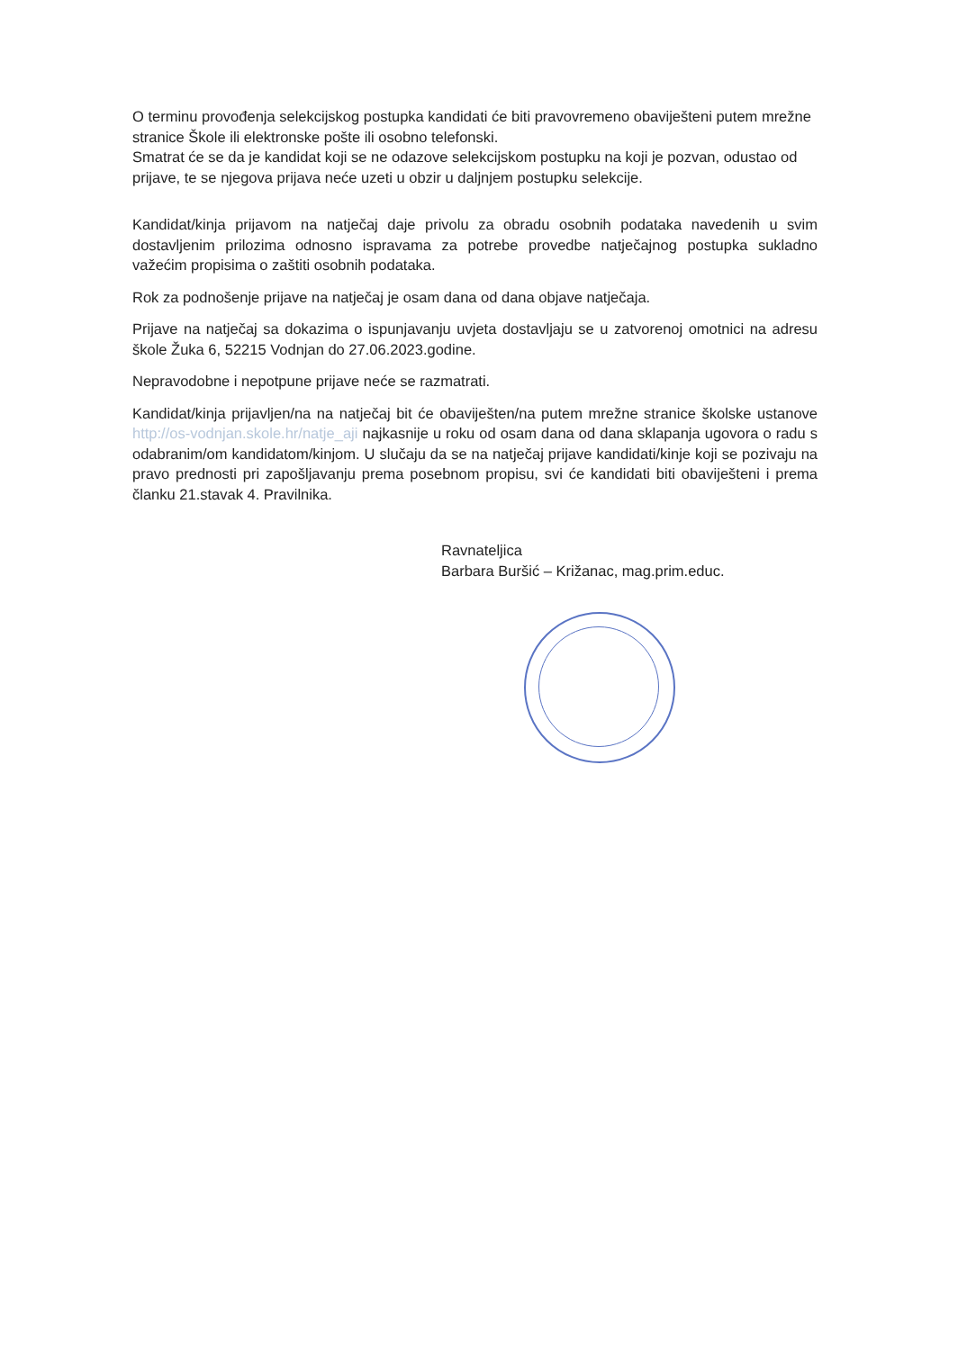O terminu provođenja selekcijskog postupka kandidati će biti pravovremeno obaviješteni putem mrežne stranice Škole ili elektronske pošte ili osobno telefonski.
Smatrat će se da je kandidat koji se ne odazove selekcijskom postupku na koji je pozvan, odustao od prijave, te se njegova prijava neće uzeti u obzir u daljnjem postupku selekcije.
Kandidat/kinja prijavom na natječaj daje privolu za obradu osobnih podataka navedenih u svim dostavljenim prilozima odnosno ispravama za potrebe provedbe natječajnog postupka sukladno važećim propisima o zaštiti osobnih podataka.
Rok za podnošenje prijave na natječaj je osam dana od dana objave natječaja.
Prijave na natječaj sa dokazima o ispunjavanju uvjeta dostavljaju se u zatvorenoj omotnici na adresu škole Žuka 6, 52215 Vodnjan do 27.06.2023.godine.
Nepravodobne i nepotpune prijave neće se razmatrati.
Kandidat/kinja prijavljen/na na natječaj bit će obaviješten/na putem mrežne stranice školske ustanove http://os-vodnjan.skole.hr/natje_aji najkasnije u roku od osam dana od dana sklapanja ugovora o radu s odabranim/om kandidatom/kinjom. U slučaju da se na natječaj prijave kandidati/kinje koji se pozivaju na pravo prednosti pri zapošljavanju prema posebnom propisu, svi će kandidati biti obaviješteni i prema članku 21.stavak 4. Pravilnika.
Ravnateljica
Barbara Buršić – Križanac, mag.prim.educ.